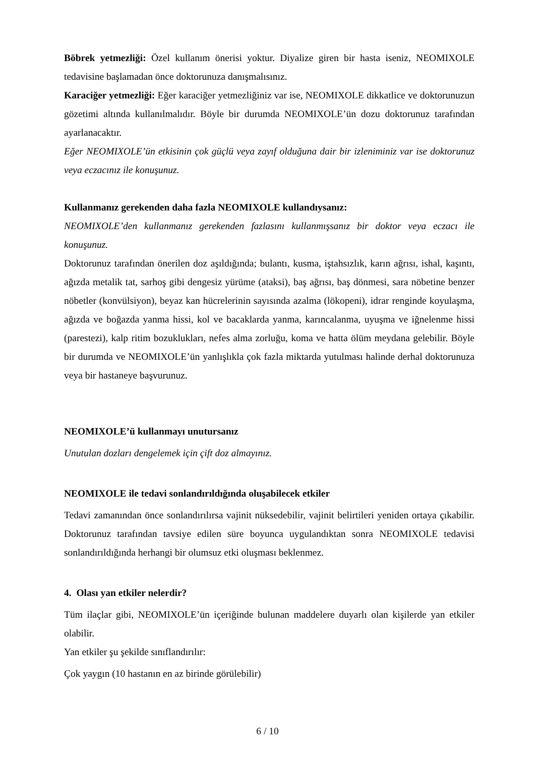Böbrek yetmezliği: Özel kullanım önerisi yoktur. Diyalize giren bir hasta iseniz, NEOMIXOLE tedavisine başlamadan önce doktorunuza danışmalısınız.
Karaciğer yetmezliği: Eğer karaciğer yetmezliğiniz var ise, NEOMIXOLE dikkatlice ve doktorunuzun gözetimi altında kullanılmalıdır. Böyle bir durumda NEOMIXOLE’ün dozu doktorunuz tarafından ayarlanacaktır.
Eğer NEOMIXOLE’ün etkisinin çok güçlü veya zayıf olduğuna dair bir izleniminiz var ise doktorunuz veya eczacınız ile konuşunuz.
Kullanmanız gerekenden daha fazla NEOMIXOLE kullandıysanız:
NEOMIXOLE’den kullanmanız gerekenden fazlasını kullanmışsanız bir doktor veya eczacı ile konuşunuz.
Doktorunuz tarafından önerilen doz aşıldığında; bulantı, kusma, iştahsızlık, karın ağrısı, ishal, kaşıntı, ağızda metalik tat, sarhoş gibi dengesiz yürüme (ataksi), baş ağrısı, baş dönmesi, sara nöbetine benzer nöbetler (konvülsiyon), beyaz kan hücrelerinin sayısında azalma (lökopeni), idrar renginde koyulaşma, ağızda ve boğazda yanma hissi, kol ve bacaklarda yanma, karıncalanma, uyuşma ve iğnelenme hissi (parestezi), kalp ritim bozuklukları, nefes alma zorluğu, koma ve hatta ölüm meydana gelebilir. Böyle bir durumda ve NEOMIXOLE’ün yanlışlıkla çok fazla miktarda yutulması halinde derhal doktorunuza veya bir hastaneye başvurunuz.
NEOMIXOLE’ü kullanmayı unutursanız
Unutulan dozları dengelemek için çift doz almayınız.
NEOMIXOLE ile tedavi sonlandırıldığında oluşabilecek etkiler
Tedavi zamanından önce sonlandırılırsa vajinit nüksedebilir, vajinit belirtileri yeniden ortaya çıkabilir. Doktorunuz tarafından tavsiye edilen süre boyunca uygulandıktan sonra NEOMIXOLE tedavisi sonlandırıldığında herhangi bir olumsuz etki oluşması beklenmez.
4. Olası yan etkiler nelerdir?
Tüm ilaçlar gibi, NEOMIXOLE’ün içeriğinde bulunan maddelere duyarlı olan kişilerde yan etkiler olabilir.
Yan etkiler şu şekilde sınıflandırılır:
Çok yaygın (10 hastanın en az birinde görülebilir)
6 / 10